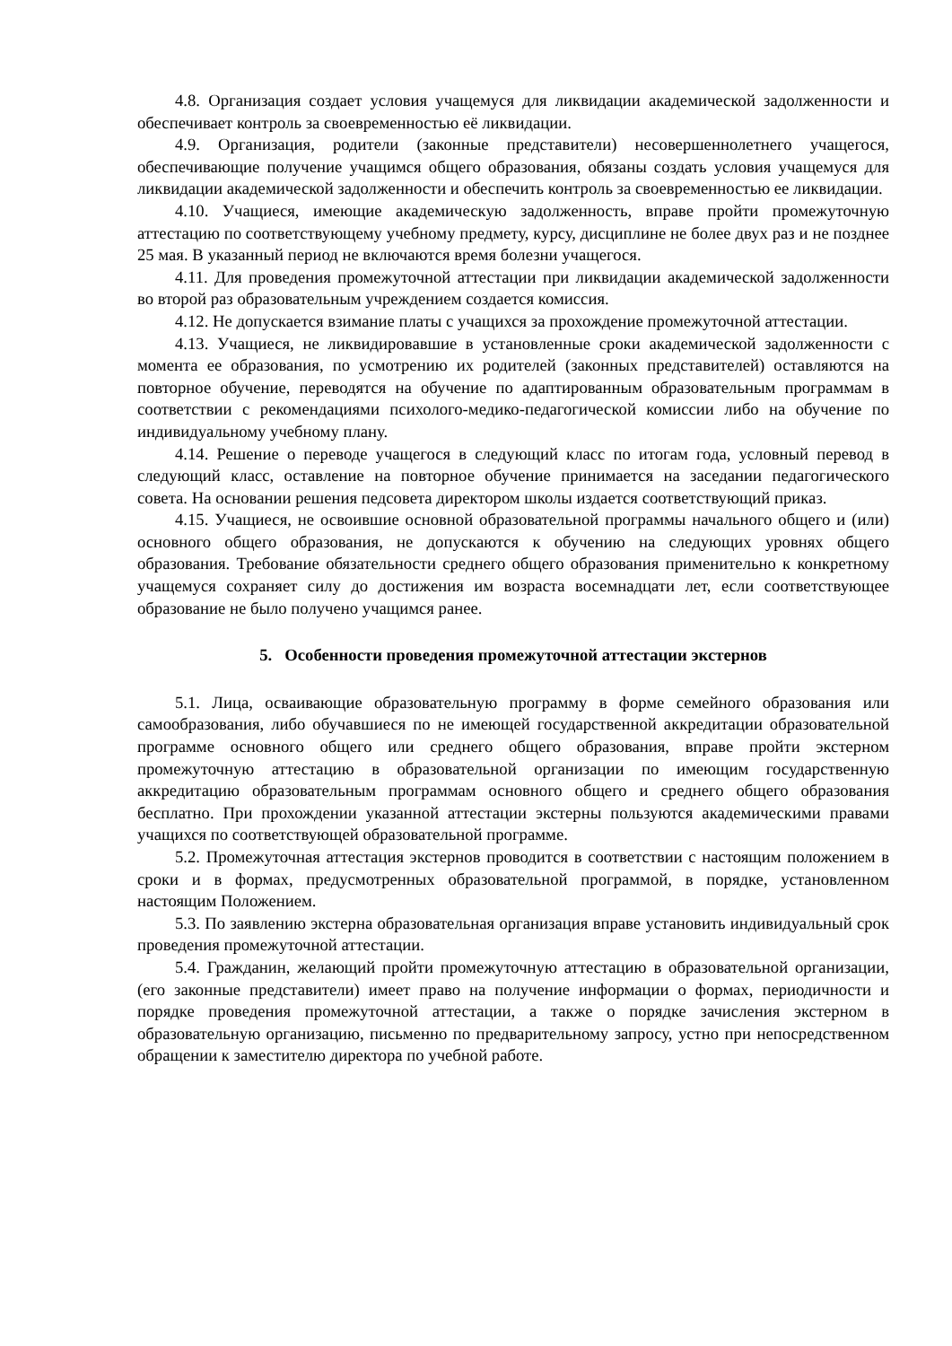4.8. Организация создает условия учащемуся для ликвидации академической задолженности и обеспечивает контроль за своевременностью её ликвидации.
4.9. Организация, родители (законные представители) несовершеннолетнего учащегося, обеспечивающие получение учащимся общего образования, обязаны создать условия учащемуся для ликвидации академической задолженности и обеспечить контроль за своевременностью ее ликвидации.
4.10. Учащиеся, имеющие академическую задолженность, вправе пройти промежуточную аттестацию по соответствующему учебному предмету, курсу, дисциплине не более двух раз и не позднее 25 мая. В указанный период не включаются время болезни учащегося.
4.11. Для проведения промежуточной аттестации при ликвидации академической задолженности во второй раз образовательным учреждением создается комиссия.
4.12. Не допускается взимание платы с учащихся за прохождение промежуточной аттестации.
4.13. Учащиеся, не ликвидировавшие в установленные сроки академической задолженности с момента ее образования, по усмотрению их родителей (законных представителей) оставляются на повторное обучение, переводятся на обучение по адаптированным образовательным программам в соответствии с рекомендациями психолого-медико-педагогической комиссии либо на обучение по индивидуальному учебному плану.
4.14. Решение о переводе учащегося в следующий класс по итогам года, условный перевод в следующий класс, оставление на повторное обучение принимается на заседании педагогического совета. На основании решения педсовета директором школы издается соответствующий приказ.
4.15. Учащиеся, не освоившие основной образовательной программы начального общего и (или) основного общего образования, не допускаются к обучению на следующих уровнях общего образования. Требование обязательности среднего общего образования применительно к конкретному учащемуся сохраняет силу до достижения им возраста восемнадцати лет, если соответствующее образование не было получено учащимся ранее.
5. Особенности проведения промежуточной аттестации экстернов
5.1. Лица, осваивающие образовательную программу в форме семейного образования или самообразования, либо обучавшиеся по не имеющей государственной аккредитации образовательной программе основного общего или среднего общего образования, вправе пройти экстерном промежуточную аттестацию в образовательной организации по имеющим государственную аккредитацию образовательным программам основного общего и среднего общего образования бесплатно. При прохождении указанной аттестации экстерны пользуются академическими правами учащихся по соответствующей образовательной программе.
5.2. Промежуточная аттестация экстернов проводится в соответствии с настоящим положением в сроки и в формах, предусмотренных образовательной программой, в порядке, установленном настоящим Положением.
5.3. По заявлению экстерна образовательная организация вправе установить индивидуальный срок проведения промежуточной аттестации.
5.4. Гражданин, желающий пройти промежуточную аттестацию в образовательной организации, (его законные представители) имеет право на получение информации о формах, периодичности и порядке проведения промежуточной аттестации, а также о порядке зачисления экстерном в образовательную организацию, письменно по предварительному запросу, устно при непосредственном обращении к заместителю директора по учебной работе.